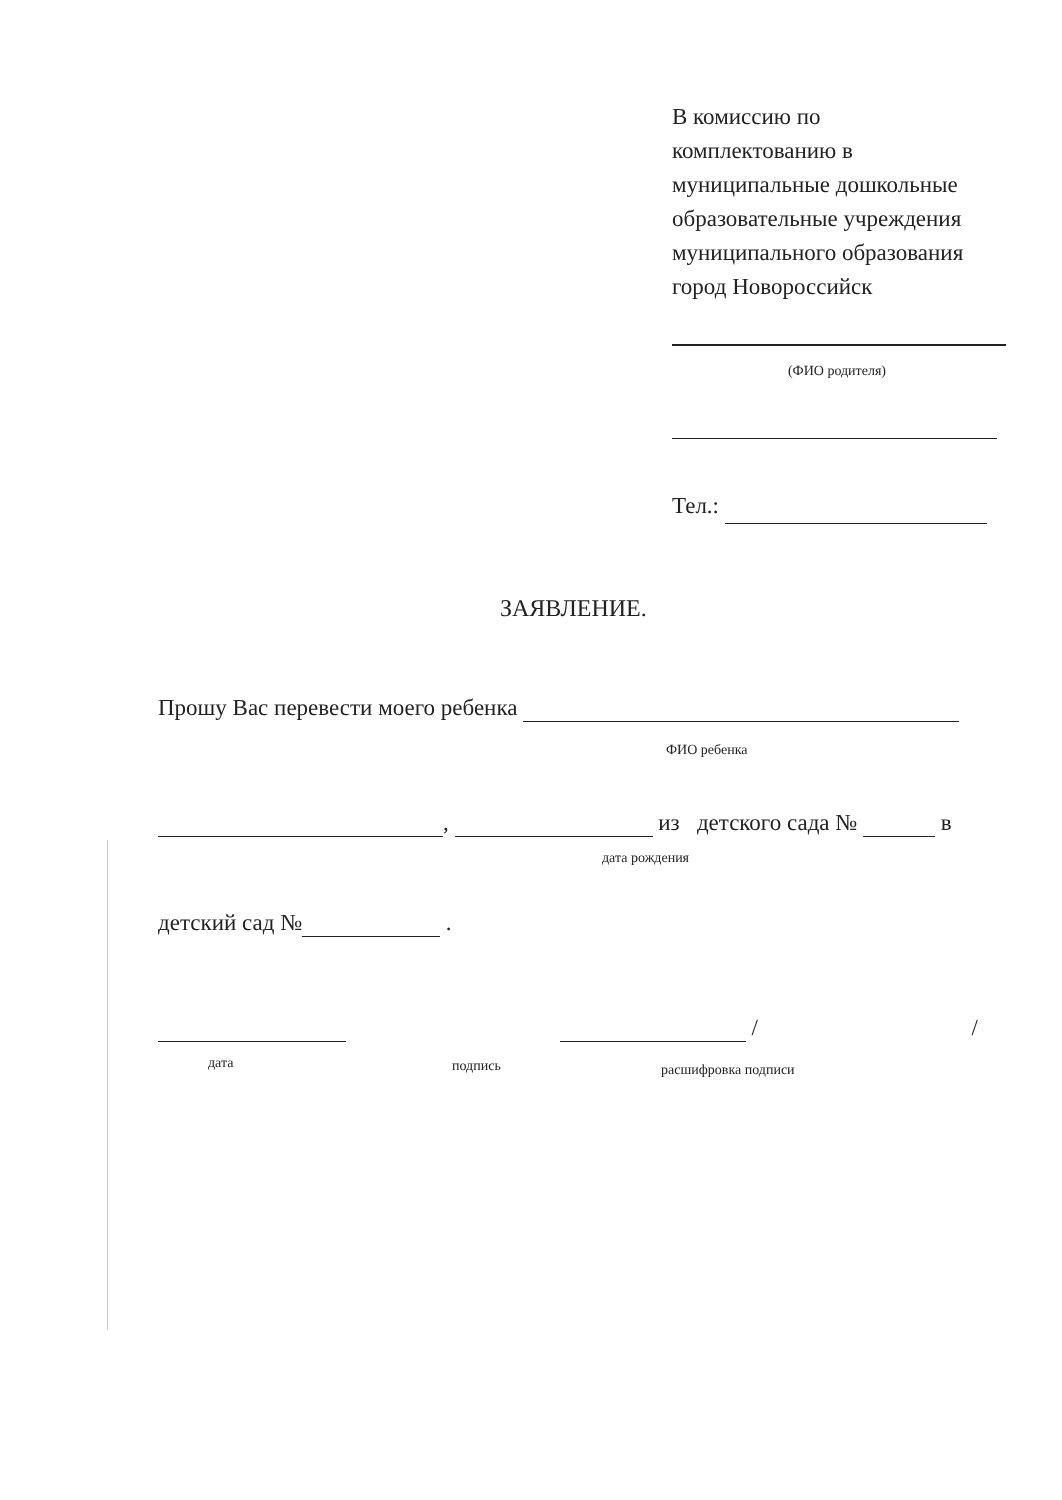В комиссию по
комплектованию в
муниципальные дошкольные
образовательные учреждения
муниципального образования
город Новороссийск
(ФИО родителя)
Тел.:
ЗАЯВЛЕНИЕ.
Прошу Вас перевести моего ребенка
ФИО ребенка
, из детского сада № в
дата рождения
детский сад № .
/ /
дата подпись расшифровка подписи